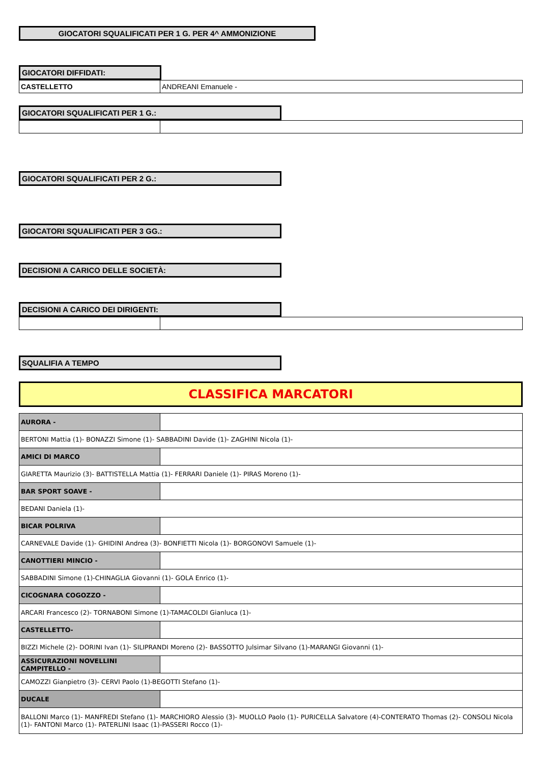GIOCATORI SQUALIFICATI PER 1 G. PER 4^ AMMONIZIONE
GIOCATORI DIFFIDATI:
| CASTELLETTO | ANDREANI Emanuele - |
GIOCATORI SQUALIFICATI PER 1 G.:
GIOCATORI SQUALIFICATI PER 2 G.:
GIOCATORI SQUALIFICATI PER 3 GG.:
DECISIONI A CARICO DELLE SOCIETÀ:
DECISIONI A CARICO DEI DIRIGENTI:
SQUALIFIA A TEMPO
CLASSIFICA MARCATORI
| AURORA - | |
| BERTONI Mattia (1)- BONAZZI Simone (1)- SABBADINI Davide (1)- ZAGHINI Nicola (1)- | |
| AMICI DI MARCO | |
| GIARETTA Maurizio (3)- BATTISTELLA Mattia (1)- FERRARI Daniele (1)- PIRAS Moreno (1)- | |
| BAR SPORT SOAVE - | |
| BEDANI Daniela (1)- | |
| BICAR POLRIVA | |
| CARNEVALE Davide (1)- GHIDINI Andrea (3)- BONFIETTI Nicola (1)- BORGONOVI Samuele (1)- | |
| CANOTTIERI MINCIO - | |
| SABBADINI Simone (1)-CHINAGLIA Giovanni (1)- GOLA Enrico (1)- | |
| CICOGNARA COGOZZO - | |
| ARCARI Francesco (2)- TORNABONI Simone (1)-TAMACOLDI Gianluca (1)- | |
| CASTELLETTO- | |
| BIZZI Michele (2)- DORINI Ivan (1)- SILIPRANDI Moreno (2)- BASSOTTO Julsimar Silvano (1)-MARANGI Giovanni (1)- | |
| ASSICURAZIONI NOVELLINI CAMPITELLO - | |
| CAMOZZI Gianpietro (3)- CERVI Paolo (1)-BEGOTTI Stefano (1)- | |
| DUCALE | |
| BALLONI Marco (1)- MANFREDI Stefano (1)- MARCHIORO Alessio (3)- MUOLLO Paolo (1)- PURICELLA Salvatore (4)-CONTERATO Thomas (2)- CONSOLI Nicola (1)- FANTONI Marco (1)- PATERLINI Isaac (1)-PASSERI Rocco (1)- | |